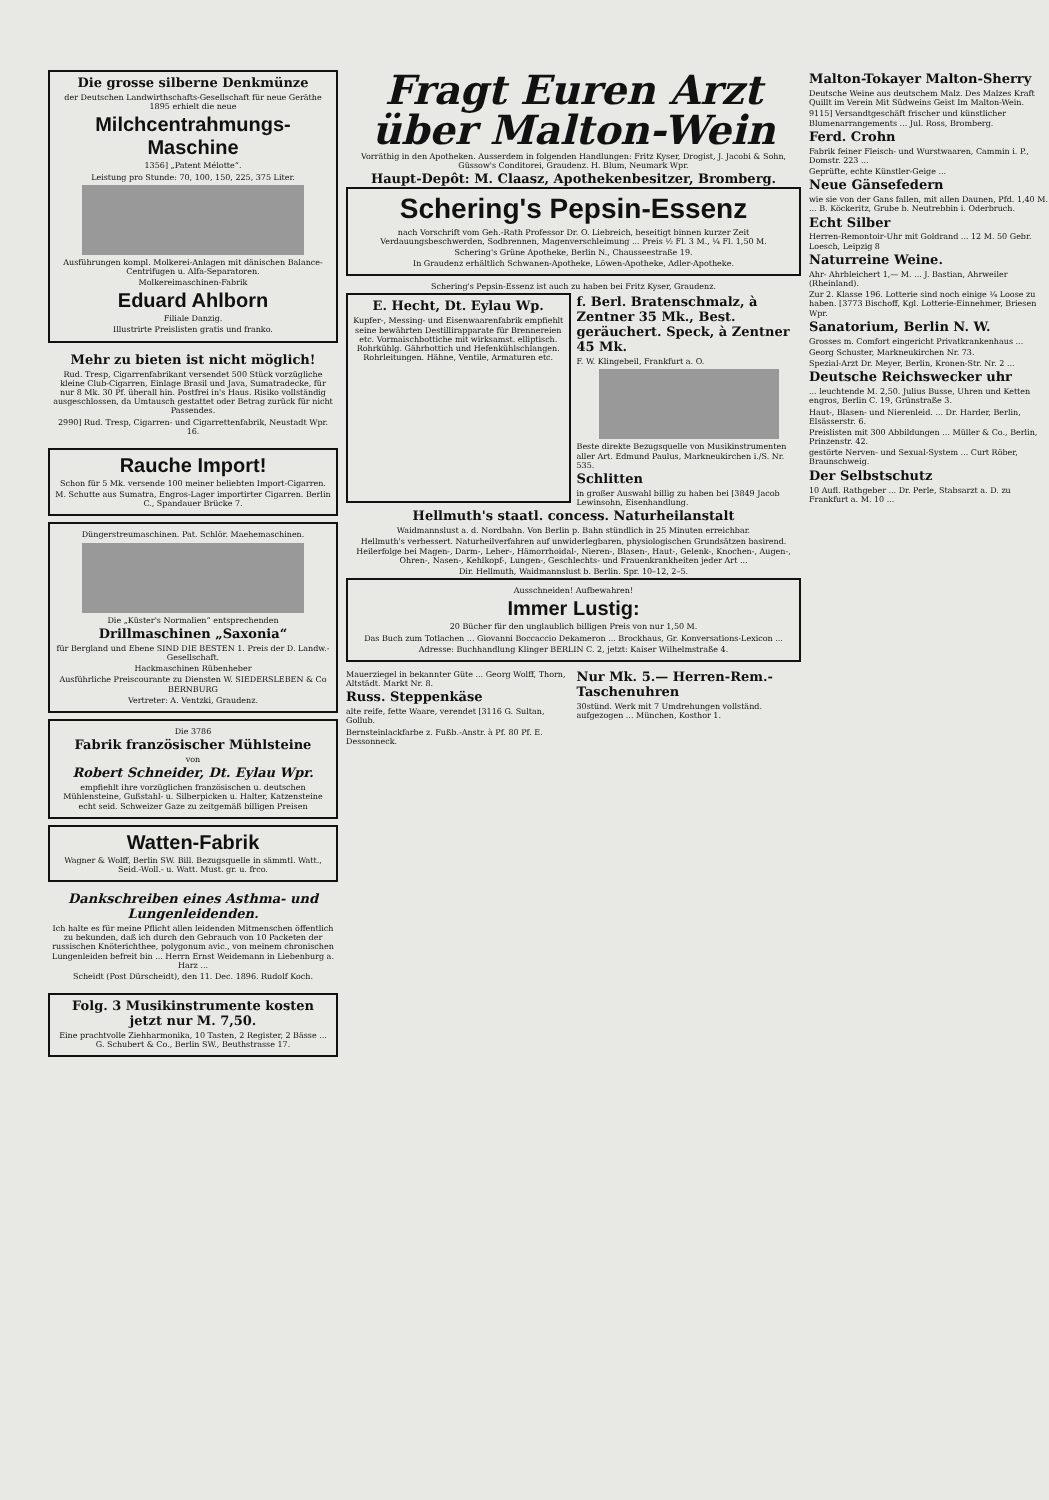Die grosse silberne Denkmünze
der Deutschen Landwirthschafts-Gesellschaft für neue Geräthe 1895 erhielt die neue
Milchcentrahmungs-Maschine
1356] „Patent Mélotte“.
Leistung pro Stunde: 70, 100, 150, 225, 375 Liter.
Ausführungen kompl. Molkerei-Anlagen mit dänischen Balance-Centrifugen u. Alfa-Separatoren.
Molkereimaschinen-Fabrik
Eduard Ahlborn
Filiale Danzig.
Illustrirte Preislisten gratis und franko.
Mehr zu bieten ist nicht möglich!
Rud. Tresp, Cigarrenfabrikant versendet 500 Stück vorzügliche kleine Club-Cigarren, Einlage Brasil und Java, Sumatradecke, für nur 8 Mk. 30 Pf. überall hin. Postfrei in's Haus. Risiko vollständig ausgeschlossen, da Umtausch gestattet oder Betrag zurück für nicht Passendes.
2990] Rud. Tresp, Cigarren- und Cigarrettenfabrik, Neustadt Wpr. 16.
Rauche Import!
Schon für 5 Mk. versende 100 meiner beliebten Import-Cigarren.
M. Schutte aus Sumatra, Engros-Lager importirter Cigarren. Berlin C., Spandauer Brücke 7.
Düngerstreumaschinen. Pat. Schlör. Maehemaschinen.
Die „Küster's Normalien“ entsprechenden
Drillmaschinen „Saxonia“
für Bergland und Ebene SIND DIE BESTEN 1. Preis der D. Landw.-Gesellschaft.
Hackmaschinen Rübenheber
Ausführliche Preiscourante zu Diensten W. SIEDERSLEBEN & Co BERNBURG
Vertreter: A. Ventzki, Graudenz.
Die 3786
Fabrik französischer Mühlsteine
von
Robert Schneider, Dt. Eylau Wpr.
empfiehlt ihre vorzüglichen französischen u. deutschen Mühlensteine, Gußstahl- u. Silberpicken u. Halter, Katzensteine echt seid. Schweizer Gaze zu zeitgemäß billigen Preisen
Watten-Fabrik
Wagner & Wolff, Berlin SW. Bill. Bezugsquelle in sämmtl. Watt., Seid.-Woll.- u. Watt. Must. gr. u. frco.
Dankschreiben eines Asthma- und Lungenleidenden.
Ich halte es für meine Pflicht allen leidenden Mitmenschen öffentlich zu bekunden, daß ich durch den Gebrauch von 10 Packeten der russischen Knöterichthee, polygonum avic., von meinem chronischen Lungenleiden befreit bin ... Herrn Ernst Weidemann in Liebenburg a. Harz ...
Scheidt (Post Dürscheidt), den 11. Dec. 1896. Rudolf Koch.
Folg. 3 Musikinstrumente kosten jetzt nur M. 7,50.
Eine prachtvolle Ziehharmonika, 10 Tasten, 2 Register, 2 Bässe ... G. Schubert & Co., Berlin SW., Beuthstrasse 17.
Fragt Euren Arzt über Malton-Wein
Vorräthig in den Apotheken. Ausserdem in folgenden Handlungen: Fritz Kyser, Drogist, J. Jacobi & Sohn, Güssow's Conditorei, Graudenz. H. Blum, Neumark Wpr.
Haupt-Depôt: M. Claasz, Apothekenbesitzer, Bromberg.
Schering's Pepsin-Essenz
nach Vorschrift vom Geh.-Rath Professor Dr. O. Liebreich, beseitigt binnen kurzer Zeit Verdauungsbeschwerden, Sodbrennen, Magenverschleimung ... Preis ½ Fl. 3 M., ¼ Fl. 1,50 M.
Schering's Grüne Apotheke, Berlin N., Chausseestraße 19.
In Graudenz erhältlich Schwanen-Apotheke, Löwen-Apotheke, Adler-Apotheke.
Schering's Pepsin-Essenz ist auch zu haben bei Fritz Kyser, Graudenz.
E. Hecht, Dt. Eylau Wp.
Kupfer-, Messing- und Eisenwaarenfabrik empfiehlt seine bewährten Destillirapparate für Brennereien etc. Vormaischbottiche mit wirksamst. elliptisch. Rohrkühlg. Gährbottich und Hefenkühlschlangen. Rohrleitungen. Hähne, Ventile, Armaturen etc.
f. Berl. Bratenschmalz, à Zentner 35 Mk., Best. geräuchert. Speck, à Zentner 45 Mk.
F. W. Klingebeil, Frankfurt a. O.
Beste direkte Bezugsquelle von Musikinstrumenten aller Art. Edmund Paulus, Markneukirchen i./S. Nr. 535.
Schlitten
in großer Auswahl billig zu haben bei [3849 Jacob Lewinsohn, Eisenhandlung.
Hellmuth's staatl. concess. Naturheilanstalt
Waidmannslust a. d. Nordbahn. Von Berlin p. Bahn stündlich in 25 Minuten erreichbar.
Hellmuth's verbessert. Naturheilverfahren auf unwiderlegbaren, physiologischen Grundsätzen basirend. Heilerfolge bei Magen-, Darm-, Leber-, Hämorrhoidal-, Nieren-, Blasen-, Haut-, Gelenk-, Knochen-, Augen-, Ohren-, Nasen-, Kehlkopf-, Lungen-, Geschlechts- und Frauenkrankheiten jeder Art ...
Dir. Hellmuth, Waidmannslust b. Berlin. Spr. 10–12, 2–5.
Ausschneiden! Aufbewahren!
Immer Lustig:
20 Bücher für den unglaublich billigen Preis von nur 1,50 M.
Das Buch zum Totlachen ... Giovanni Boccaccio Dekameron ... Brockhaus, Gr. Konversations-Lexicon ...
Adresse: Buchhandlung Klinger BERLIN C. 2, jetzt: Kaiser Wilhelmstraße 4.
Mauerziegel in bekannter Güte ... Georg Wolff, Thorn, Altstädt. Markt Nr. 8.
Russ. Steppenkäse
alte reife, fette Waare, verendet [3116 G. Sultan, Gollub.
Bernsteinlackfarbe z. Fußb.-Anstr. à Pf. 80 Pf. E. Dessonneck.
Nur Mk. 5.— Herren-Rem.-Taschenuhren
30stünd. Werk mit 7 Umdrehungen vollständ. aufgezogen ... München, Kosthor 1.
Malton-Tokayer Malton-Sherry
Deutsche Weine aus deutschem Malz. Des Malzes Kraft Quillt im Verein Mit Südweins Geist Im Malton-Wein.
9115] Versandtgeschäft frischer und künstlicher Blumenarrangements ... Jul. Ross, Bromberg.
Ferd. Crohn
Fabrik feiner Fleisch- und Wurstwaaren, Cammin i. P., Domstr. 223 ...
Geprüfte, echte Künstler-Geige ...
Neue Gänsefedern
wie sie von der Gans fallen, mit allen Daunen, Pfd. 1,40 M. ... B. Köckeritz, Grube b. Neutrebbin i. Oderbruch.
Echt Silber
Herren-Remontoir-Uhr mit Goldrand ... 12 M. 50 Gebr. Loesch, Leipzig 8
Naturreine Weine.
Ahr- Ahrbleichert 1,— M. ... J. Bastian, Ahrweiler (Rheinland).
Zur 2. Klasse 196. Lotterie sind noch einige ¼ Loose zu haben. [3773 Bischoff, Kgl. Lotterie-Einnehmer, Briesen Wpr.
Sanatorium, Berlin N. W.
Grosses m. Comfort eingericht Privatkrankenhaus ...
Georg Schuster, Markneukirchen Nr. 73.
Spezial-Arzt Dr. Meyer, Berlin, Kronen-Str. Nr. 2 ...
Deutsche Reichswecker uhr
... leuchtende M. 2,50. Julius Busse, Uhren und Ketten engros, Berlin C. 19, Grünstraße 3.
Haut-, Blasen- und Nierenleid. ... Dr. Harder, Berlin, Elsässerstr. 6.
Preislisten mit 300 Abbildungen ... Müller & Co., Berlin, Prinzenstr. 42.
gestörte Nerven- und Sexual-System ... Curt Röber, Braunschweig.
Der Selbstschutz
10 Aufl. Rathgeber ... Dr. Perle, Stabsarzt a. D. zu Frankfurt a. M. 10 ...